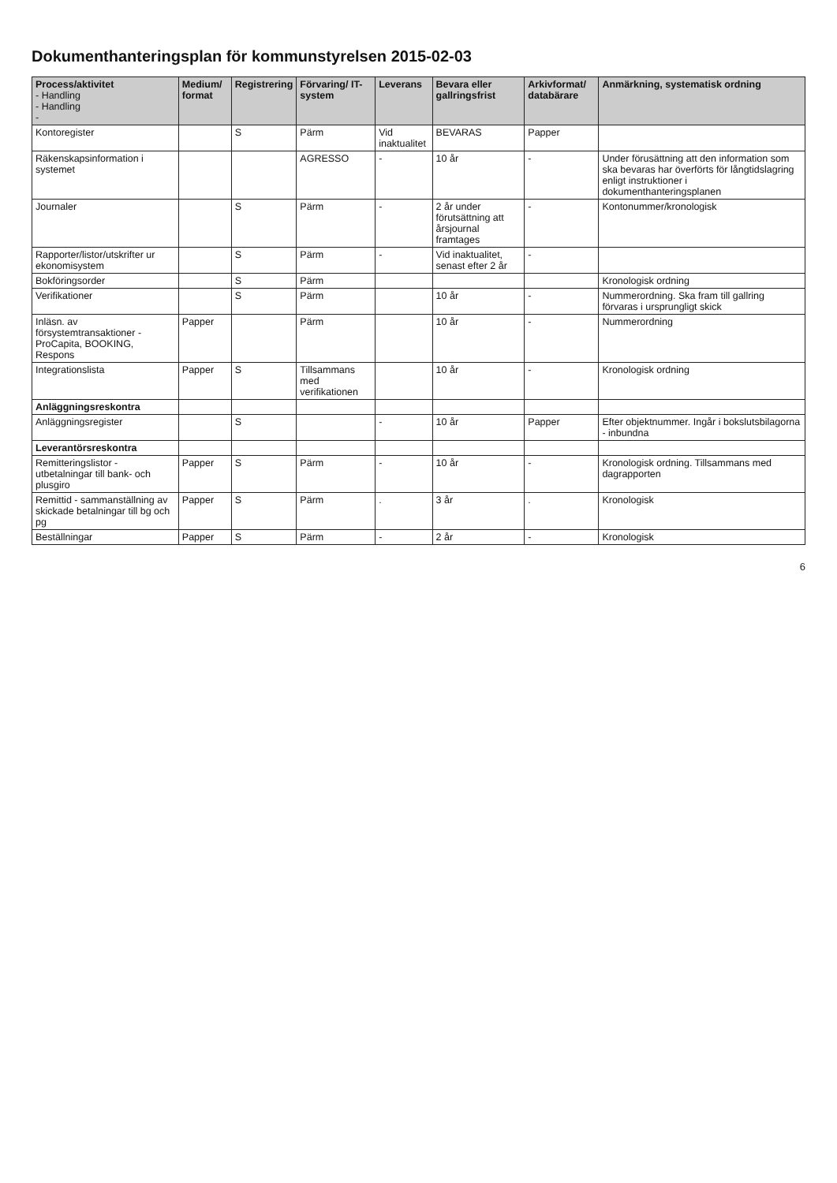Dokumenthanteringsplan för kommunstyrelsen 2015-02-03
| Process/aktivitet - Handling - Handling - | Medium/ format | Registrering | Förvaring/ IT-system | Leverans | Bevara eller gallringsfrist | Arkivformat/ databärare | Anmärkning, systematisk ordning |
| --- | --- | --- | --- | --- | --- | --- | --- |
| Kontoregister | | S | Pärm | Vid inaktualitet | BEVARAS | Papper | |
| Räkenskapsinformation i systemet | | | AGRESSO | - | 10 år | - | Under förusättning att den information som ska bevaras har överförts för långtidslagring enligt instruktioner i dokumenthanteringsplanen |
| Journaler | | S | Pärm | - | 2 år under förutsättning att årsjournal framtages | - | Kontonummer/kronologisk |
| Rapporter/listor/utskrifter ur ekonomisystem | | S | Pärm | - | Vid inaktualitet, senast efter 2 år | - | |
| Bokföringsorder | | S | Pärm | | | | Kronologisk ordning |
| Verifikationer | | S | Pärm | | 10 år | - | Nummerordning. Ska fram till gallring förvaras i ursprungligt skick |
| Inläsn. av försystemtransaktioner - ProCapita, BOOKING, Respons | Papper | | Pärm | | 10 år | - | Nummerordning |
| Integrationslista | Papper | S | Tillsammans med verifikationen | | 10 år | - | Kronologisk ordning |
| Anläggningsreskontra | | | | | | | |
| Anläggningsregister | | S | | - | 10 år | Papper | Efter objektnummer. Ingår i bokslutsbilagorna - inbundna |
| Leverantörsreskontra | | | | | | | |
| Remitteringslistor - utbetalningar till bank- och plusgiro | Papper | S | Pärm | - | 10 år | - | Kronologisk ordning. Tillsammans med dagrapporten |
| Remittid - sammanställning av skickade betalningar till bg och pg | Papper | S | Pärm | . | 3 år | . | Kronologisk |
| Beställningar | Papper | S | Pärm | - | 2 år | - | Kronologisk |
6